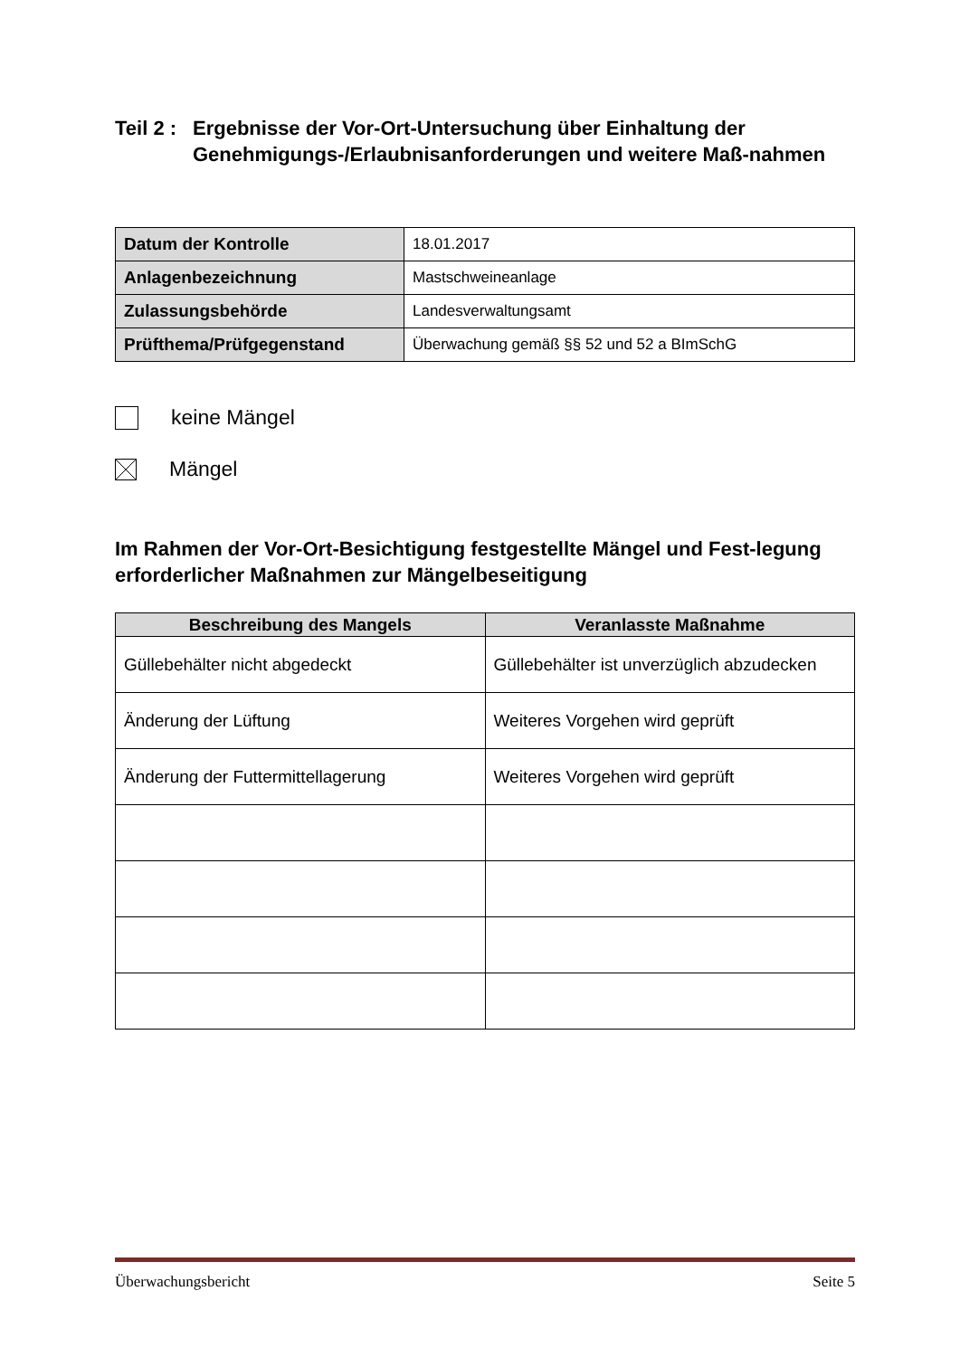Teil 2 : Ergebnisse der Vor-Ort-Untersuchung über Einhaltung der Genehmigungs-/Erlaubnisanforderungen und weitere Maß-nahmen
| Datum der Kontrolle | 18.01.2017 |
| Anlagenbezeichnung | Mastschweineanlage |
| Zulassungsbehörde | Landesverwaltungsamt |
| Prüfthema/Prüfgegenstand | Überwachung gemäß §§ 52 und 52 a BImSchG |
keine Mängel
Mängel
Im Rahmen der Vor-Ort-Besichtigung festgestellte Mängel und Fest-legung erforderlicher Maßnahmen zur Mängelbeseitigung
| Beschreibung des Mangels | Veranlasste Maßnahme |
| --- | --- |
| Güllebehälter nicht abgedeckt | Güllebehälter ist unverzüglich abzudecken |
| Änderung der Lüftung | Weiteres Vorgehen wird geprüft |
| Änderung der Futtermittellagerung | Weiteres Vorgehen wird geprüft |
Überwachungsbericht Seite 5